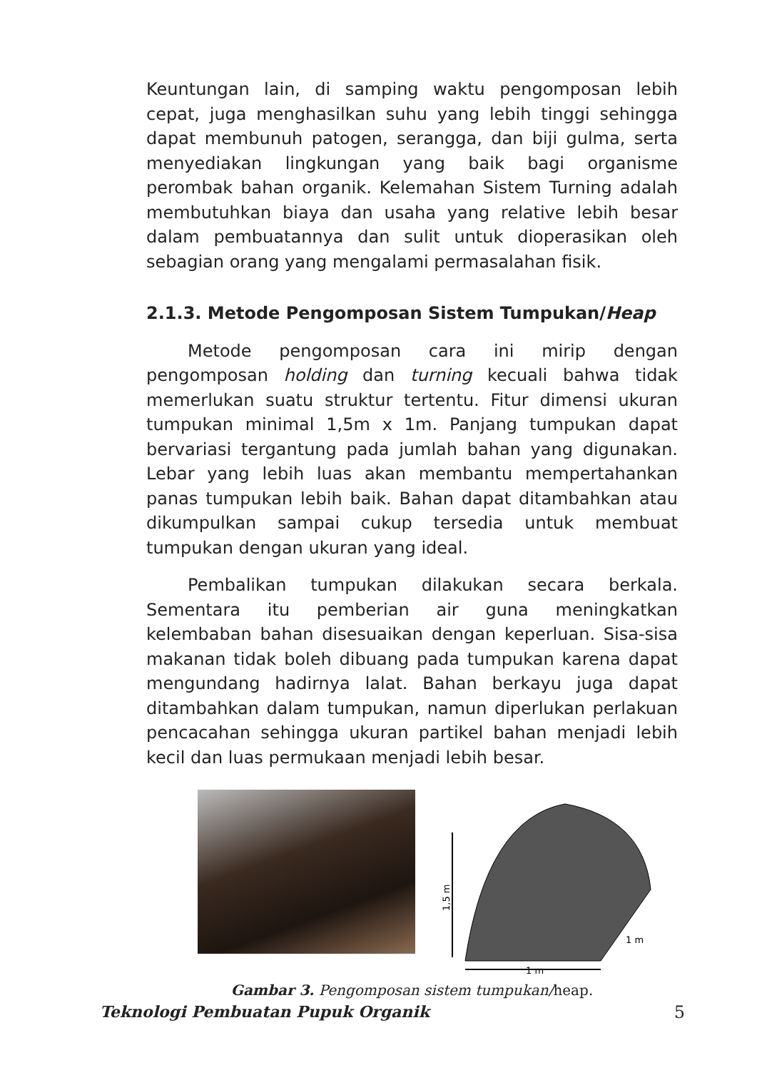Keuntungan lain, di samping waktu pengomposan lebih cepat, juga menghasilkan suhu yang lebih tinggi sehingga dapat membunuh patogen, serangga, dan biji gulma, serta menyediakan lingkungan yang baik bagi organisme perombak bahan organik. Kelemahan Sistem Turning adalah membutuhkan biaya dan usaha yang relative lebih besar dalam pembuatannya dan sulit untuk dioperasikan oleh sebagian orang yang mengalami permasalahan fisik.
2.1.3. Metode Pengomposan Sistem Tumpukan/Heap
Metode pengomposan cara ini mirip dengan pengomposan holding dan turning kecuali bahwa tidak memerlukan suatu struktur tertentu. Fitur dimensi ukuran tumpukan minimal 1,5m x 1m. Panjang tumpukan dapat bervariasi tergantung pada jumlah bahan yang digunakan. Lebar yang lebih luas akan membantu mempertahankan panas tumpukan lebih baik. Bahan dapat ditambahkan atau dikumpulkan sampai cukup tersedia untuk membuat tumpukan dengan ukuran yang ideal.
Pembalikan tumpukan dilakukan secara berkala. Sementara itu pemberian air guna meningkatkan kelembaban bahan disesuaikan dengan keperluan. Sisa-sisa makanan tidak boleh dibuang pada tumpukan karena dapat mengundang hadirnya lalat. Bahan berkayu juga dapat ditambahkan dalam tumpukan, namun diperlukan perlakuan pencacahan sehingga ukuran partikel bahan menjadi lebih kecil dan luas permukaan menjadi lebih besar.
1,5 m
1 m
1 m
Gambar 3. Pengomposan sistem tumpukan/heap.
Teknologi Pembuatan Pupuk Organik 5